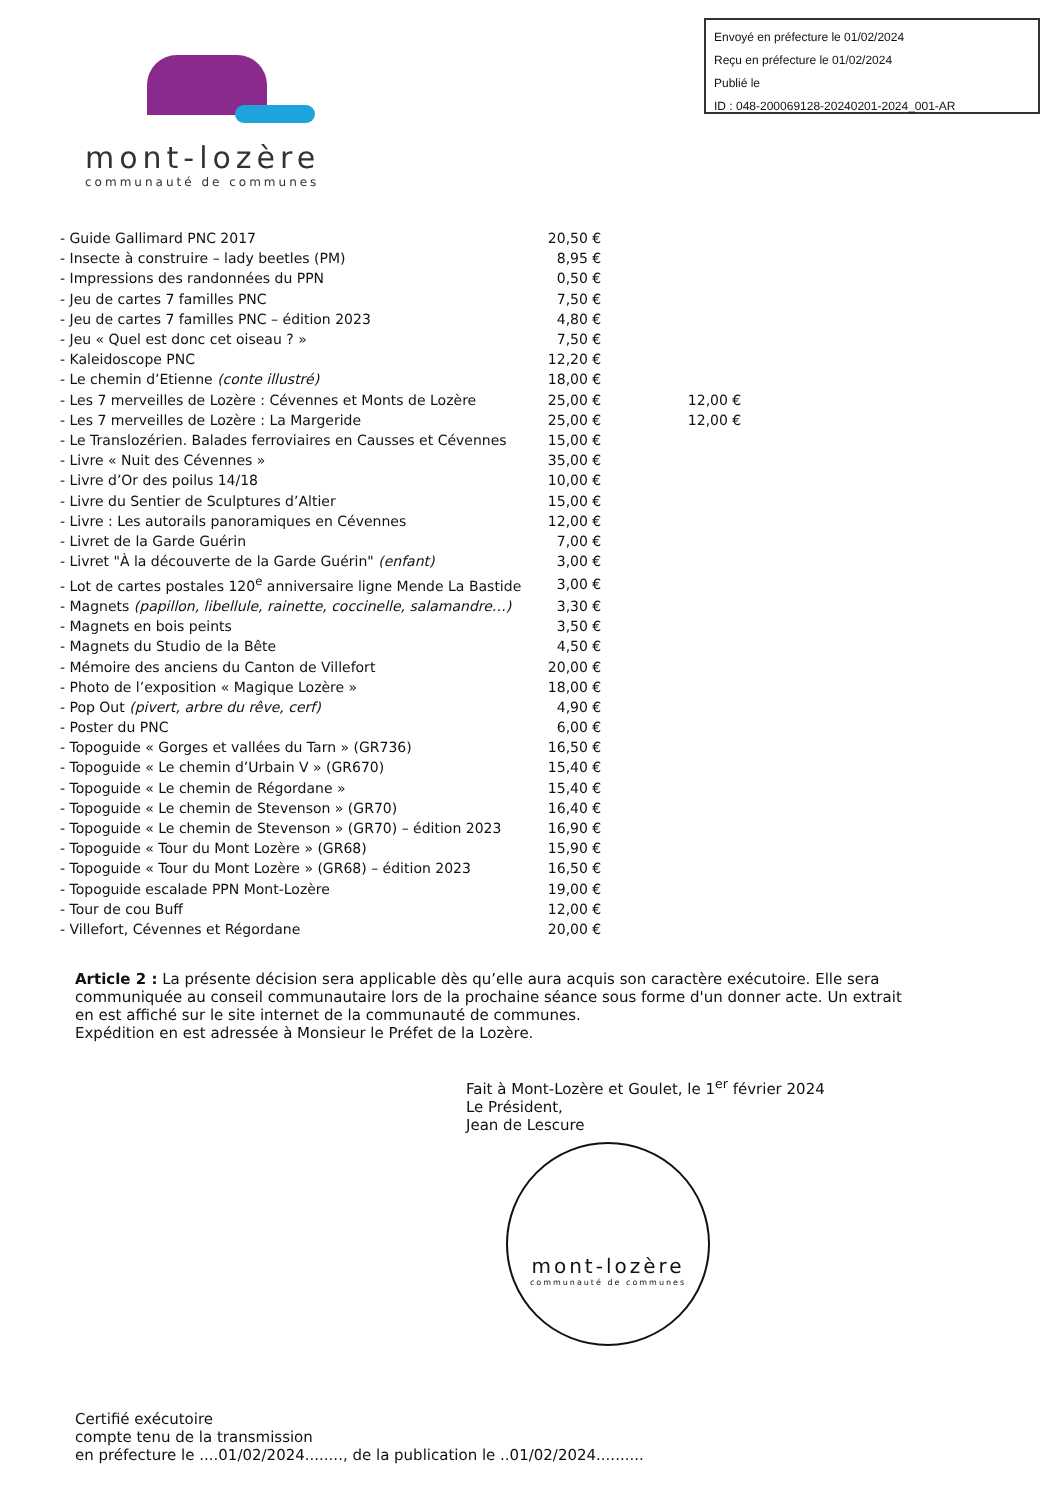Envoyé en préfecture le 01/02/2024
Reçu en préfecture le 01/02/2024
Publié le
ID : 048-200069128-20240201-2024_001-AR
mont-lozère
communauté de communes
| - Guide Gallimard PNC 2017 | 20,50 € | |
| - Insecte à construire – lady beetles (PM) | 8,95 € | |
| - Impressions des randonnées du PPN | 0,50 € | |
| - Jeu de cartes 7 familles PNC | 7,50 € | |
| - Jeu de cartes 7 familles PNC – édition 2023 | 4,80 € | |
| - Jeu « Quel est donc cet oiseau ? » | 7,50 € | |
| - Kaleidoscope PNC | 12,20 € | |
| - Le chemin d’Etienne (conte illustré) | 18,00 € | |
| - Les 7 merveilles de Lozère : Cévennes et Monts de Lozère | 25,00 € | 12,00 € |
| - Les 7 merveilles de Lozère : La Margeride | 25,00 € | 12,00 € |
| - Le Translozérien. Balades ferroviaires en Causses et Cévennes | 15,00 € | |
| - Livre « Nuit des Cévennes » | 35,00 € | |
| - Livre d’Or des poilus 14/18 | 10,00 € | |
| - Livre du Sentier de Sculptures d’Altier | 15,00 € | |
| - Livre : Les autorails panoramiques en Cévennes | 12,00 € | |
| - Livret de la Garde Guérin | 7,00 € | |
| - Livret "À la découverte de la Garde Guérin" (enfant) | 3,00 € | |
| - Lot de cartes postales 120<sup>e</sup> anniversaire ligne Mende La Bastide | 3,00 € | |
| - Magnets (papillon, libellule, rainette, coccinelle, salamandre…) | 3,30 € | |
| - Magnets en bois peints | 3,50 € | |
| - Magnets du Studio de la Bête | 4,50 € | |
| - Mémoire des anciens du Canton de Villefort | 20,00 € | |
| - Photo de l’exposition « Magique Lozère » | 18,00 € | |
| - Pop Out (pivert, arbre du rêve, cerf) | 4,90 € | |
| - Poster du PNC | 6,00 € | |
| - Topoguide « Gorges et vallées du Tarn » (GR736) | 16,50 € | |
| - Topoguide « Le chemin d’Urbain V » (GR670) | 15,40 € | |
| - Topoguide « Le chemin de Régordane » | 15,40 € | |
| - Topoguide « Le chemin de Stevenson » (GR70) | 16,40 € | |
| - Topoguide « Le chemin de Stevenson » (GR70) – édition 2023 | 16,90 € | |
| - Topoguide « Tour du Mont Lozère » (GR68) | 15,90 € | |
| - Topoguide « Tour du Mont Lozère » (GR68) – édition 2023 | 16,50 € | |
| - Topoguide escalade PPN Mont-Lozère | 19,00 € | |
| - Tour de cou Buff | 12,00 € | |
| - Villefort, Cévennes et Régordane | 20,00 € | |
Article 2 : La présente décision sera applicable dès qu’elle aura acquis son caractère exécutoire. Elle sera communiquée au conseil communautaire lors de la prochaine séance sous forme d'un donner acte. Un extrait en est affiché sur le site internet de la communauté de communes.
Expédition en est adressée à Monsieur le Préfet de la Lozère.
Fait à Mont-Lozère et Goulet, le 1<sup>er</sup> février 2024
Le Président,
Jean de Lescure
mont-lozère
communauté de communes
Certifié exécutoire
compte tenu de la transmission
en préfecture le ....01/02/2024........, de la publication le ..01/02/2024..........